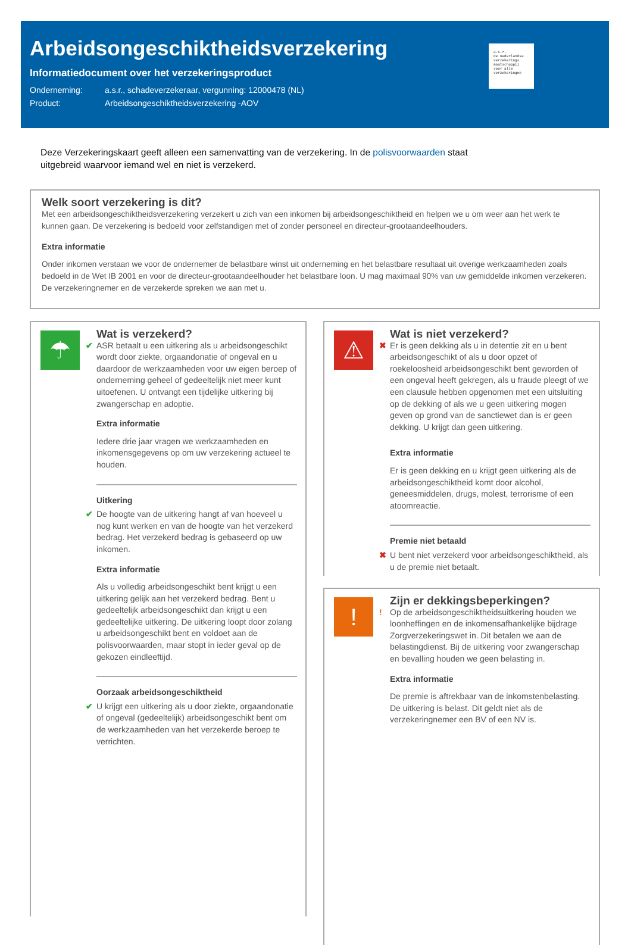Arbeidsongeschiktheidsverzekering
Informatiedocument over het verzekeringsproduct
Onderneming: a.s.r., schadeverzekeraar, vergunning: 12000478 (NL)
Product: Arbeidsongeschiktheidsverzekering -AOV
a.s.r.
de nederlandse verzekerings maatschappij voor alle verzekeringen
Deze Verzekeringskaart geeft alleen een samenvatting van de verzekering. In de polisvoorwaarden staat uitgebreid waarvoor iemand wel en niet is verzekerd.
Welk soort verzekering is dit?
Met een arbeidsongeschiktheidsverzekering verzekert u zich van een inkomen bij arbeidsongeschiktheid en helpen we u om weer aan het werk te kunnen gaan. De verzekering is bedoeld voor zelfstandigen met of zonder personeel en directeur-grootaandeelhouders.
Extra informatie
Onder inkomen verstaan we voor de ondernemer de belastbare winst uit onderneming en het belastbare resultaat uit overige werkzaamheden zoals bedoeld in de Wet IB 2001 en voor de directeur-grootaandeelhouder het belastbare loon. U mag maximaal 90% van uw gemiddelde inkomen verzekeren. De verzekeringnemer en de verzekerde spreken we aan met u.
☂
Wat is verzekerd?
✔ ASR betaalt u een uitkering als u arbeidsongeschikt wordt door ziekte, orgaandonatie of ongeval en u daardoor de werkzaamheden voor uw eigen beroep of onderneming geheel of gedeeltelijk niet meer kunt uitoefenen. U ontvangt een tijdelijke uitkering bij zwangerschap en adoptie.
Extra informatie
Iedere drie jaar vragen we werkzaamheden en inkomensgegevens op om uw verzekering actueel te houden.
Uitkering
✔ De hoogte van de uitkering hangt af van hoeveel u nog kunt werken en van de hoogte van het verzekerd bedrag. Het verzekerd bedrag is gebaseerd op uw inkomen.
Extra informatie
Als u volledig arbeidsongeschikt bent krijgt u een uitkering gelijk aan het verzekerd bedrag. Bent u gedeeltelijk arbeidsongeschikt dan krijgt u een gedeeltelijke uitkering. De uitkering loopt door zolang u arbeidsongeschikt bent en voldoet aan de polisvoorwaarden, maar stopt in ieder geval op de gekozen eindleeftijd.
Oorzaak arbeidsongeschiktheid
✔ U krijgt een uitkering als u door ziekte, orgaandonatie of ongeval (gedeeltelijk) arbeidsongeschikt bent om de werkzaamheden van het verzekerde beroep te verrichten.
⚠
Wat is niet verzekerd?
✖ Er is geen dekking als u in detentie zit en u bent arbeidsongeschikt of als u door opzet of roekeloosheid arbeidsongeschikt bent geworden of een ongeval heeft gekregen, als u fraude pleegt of we een clausule hebben opgenomen met een uitsluiting op de dekking of als we u geen uitkering mogen geven op grond van de sanctiewet dan is er geen dekking. U krijgt dan geen uitkering.
Extra informatie
Er is geen dekking en u krijgt geen uitkering als de arbeidsongeschiktheid komt door alcohol, geneesmiddelen, drugs, molest, terrorisme of een atoomreactie.
Premie niet betaald
✖ U bent niet verzekerd voor arbeidsongeschiktheid, als u de premie niet betaalt.
!
Zijn er dekkingsbeperkingen?
! Op de arbeidsongeschiktheidsuitkering houden we loonheffingen en de inkomensafhankelijke bijdrage Zorgverzekeringswet in. Dit betalen we aan de belastingdienst. Bij de uitkering voor zwangerschap en bevalling houden we geen belasting in.
Extra informatie
De premie is aftrekbaar van de inkomstenbelasting. De uitkering is belast. Dit geldt niet als de verzekeringnemer een BV of een NV is.